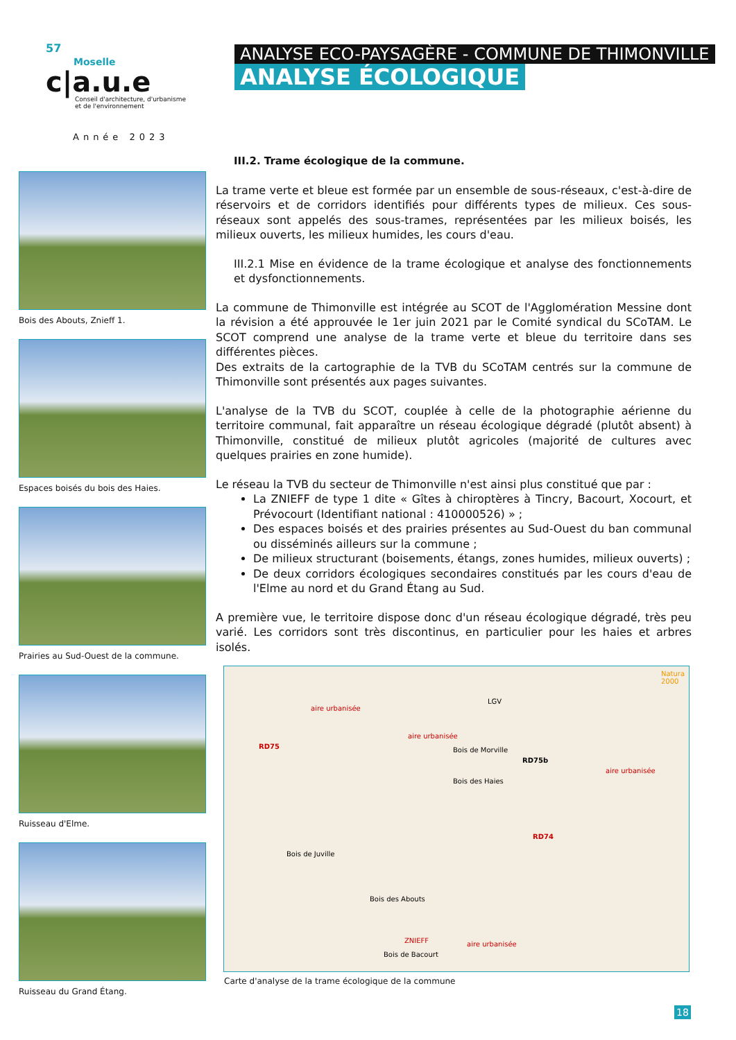57
Moselle
c|a.u.e
Conseil d'architecture, d'urbanisme
et de l'environnement
Année 2023
ANALYSE ECO-PAYSAGÈRE - COMMUNE DE THIMONVILLE
ANALYSE ÉCOLOGIQUE
Bois des Abouts, Znieff 1.
Espaces boisés du bois des Haies.
Prairies au Sud-Ouest de la commune.
Ruisseau d'Elme.
Ruisseau du Grand Étang.
III.2. Trame écologique de la commune.
La trame verte et bleue est formée par un ensemble de sous-réseaux, c'est-à-dire de réservoirs et de corridors identifiés pour différents types de milieux. Ces sous-réseaux sont appelés des sous-trames, représentées par les milieux boisés, les milieux ouverts, les milieux humides, les cours d'eau.
III.2.1 Mise en évidence de la trame écologique et analyse des fonctionnements et dysfonctionnements.
La commune de Thimonville est intégrée au SCOT de l'Agglomération Messine dont la révision a été approuvée le 1er juin 2021 par le Comité syndical du SCoTAM. Le SCOT comprend une analyse de la trame verte et bleue du territoire dans ses différentes pièces.
Des extraits de la cartographie de la TVB du SCoTAM centrés sur la commune de Thimonville sont présentés aux pages suivantes.
L'analyse de la TVB du SCOT, couplée à celle de la photographie aérienne du territoire communal, fait apparaître un réseau écologique dégradé (plutôt absent) à Thimonville, constitué de milieux plutôt agricoles (majorité de cultures avec quelques prairies en zone humide).
Le réseau la TVB du secteur de Thimonville n'est ainsi plus constitué que par :
La ZNIEFF de type 1 dite « Gîtes à chiroptères à Tincry, Bacourt, Xocourt, et Prévocourt (Identifiant national : 410000526) » ;
Des espaces boisés et des prairies présentes au Sud-Ouest du ban communal ou disséminés ailleurs sur la commune ;
De milieux structurant (boisements, étangs, zones humides, milieux ouverts) ;
De deux corridors écologiques secondaires constitués par les cours d'eau de l'Elme au nord et du Grand Étang au Sud.
A première vue, le territoire dispose donc d'un réseau écologique dégradé, très peu varié. Les corridors sont très discontinus, en particulier pour les haies et arbres isolés.
aire urbanisée
aire urbanisée
aire urbanisée
aire urbanisée
RD75
RD75b
RD74
LGV
Natura 2000
Bois de Morville
Bois des Haies
Bois de Juville
Bois des Abouts
ZNIEFF
Bois de Bacourt
Carte d'analyse de la trame écologique de la commune
18